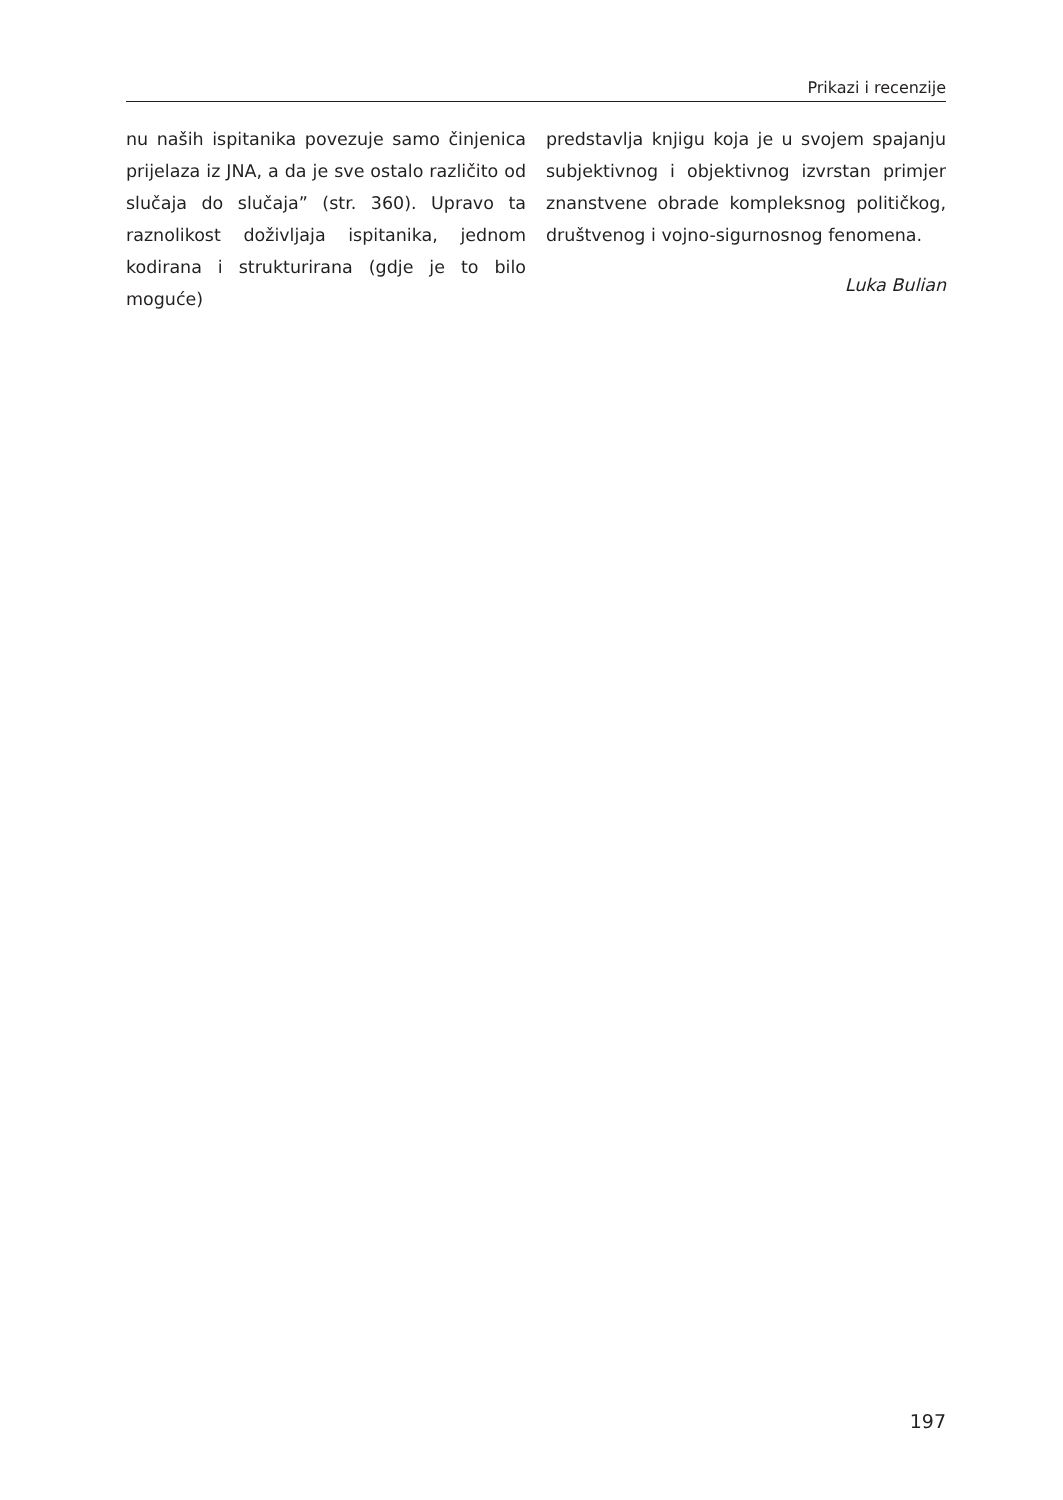Prikazi i recenzije
nu naših ispitanika povezuje samo činjenica prijelaza iz JNA, a da je sve ostalo različito od slučaja do slučaja” (str. 360). Upravo ta raznolikost doživljaja ispitanika, jednom kodirana i strukturirana (gdje je to bilo moguće)
predstavlja knjigu koja je u svojem spajanju subjektivnog i objektivnog izvrstan primjer znanstvene obrade kompleksnog političkog, društvenog i vojno-sigurnosnog fenomena.
Luka Bulian
197